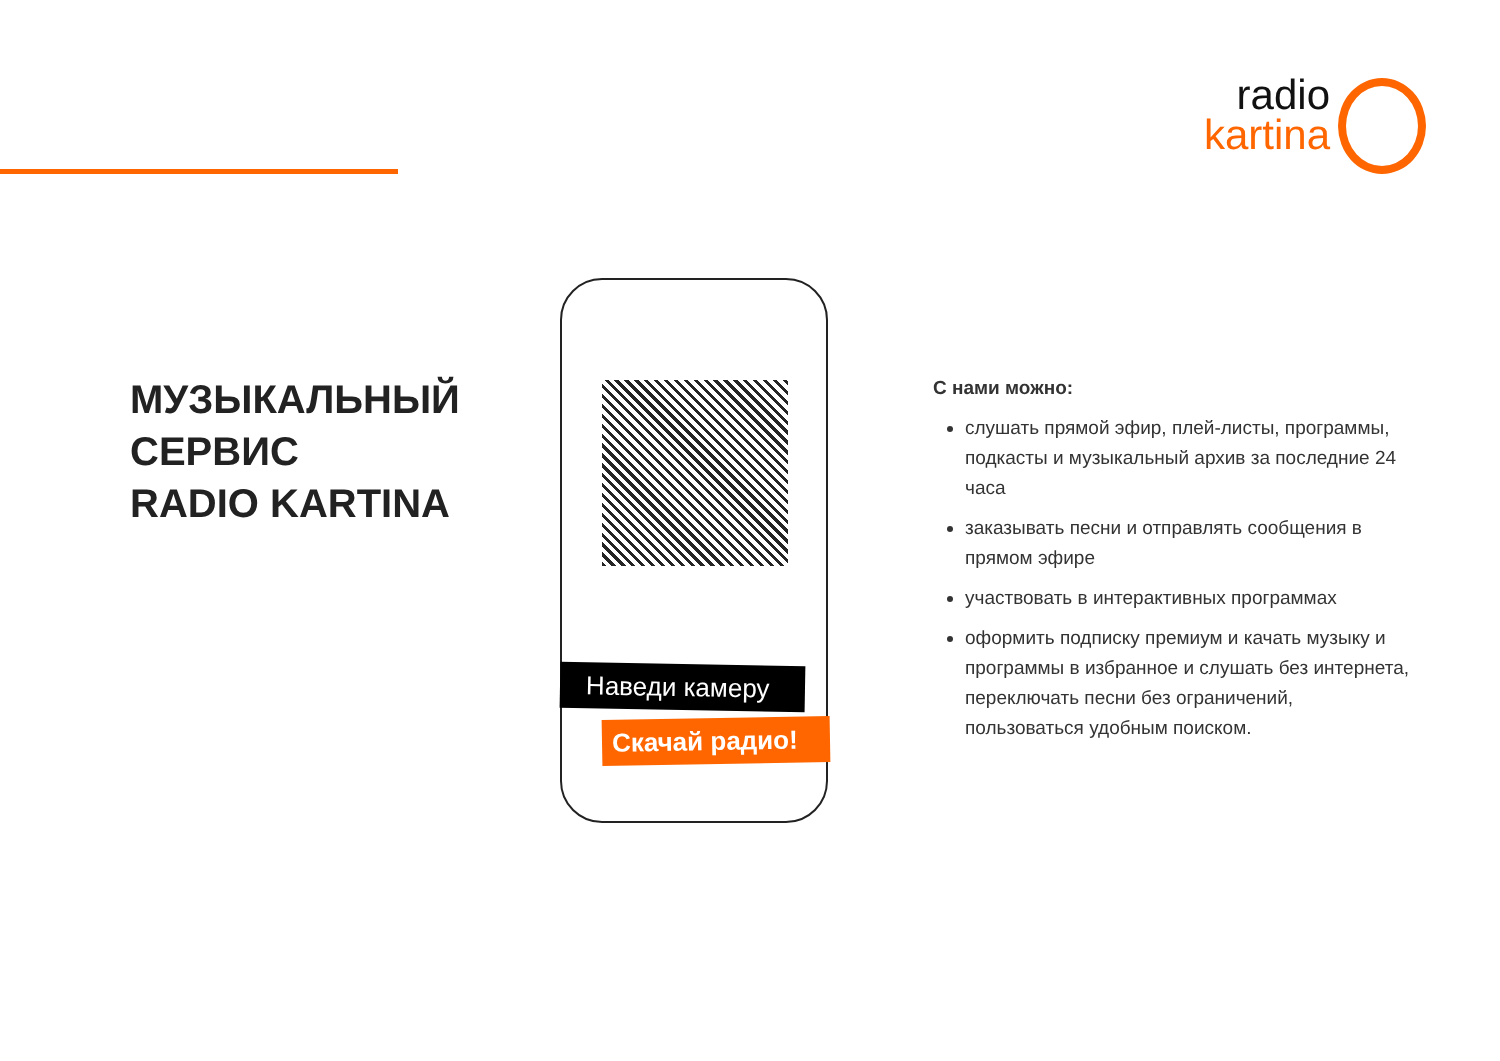radio
kartina
МУЗЫКАЛЬНЫЙ
СЕРВИС
RADIO KARTINA
Наведи камеру
Скачай радио!
С нами можно:
слушать прямой эфир, плей-листы, программы, подкасты и музыкальный архив за последние 24 часа
заказывать песни и отправлять сообщения в прямом эфире
участвовать в интерактивных программах
оформить подписку премиум и качать музыку и программы в избранное и слушать без интернета, переключать песни без ограничений, пользоваться удобным поиском.